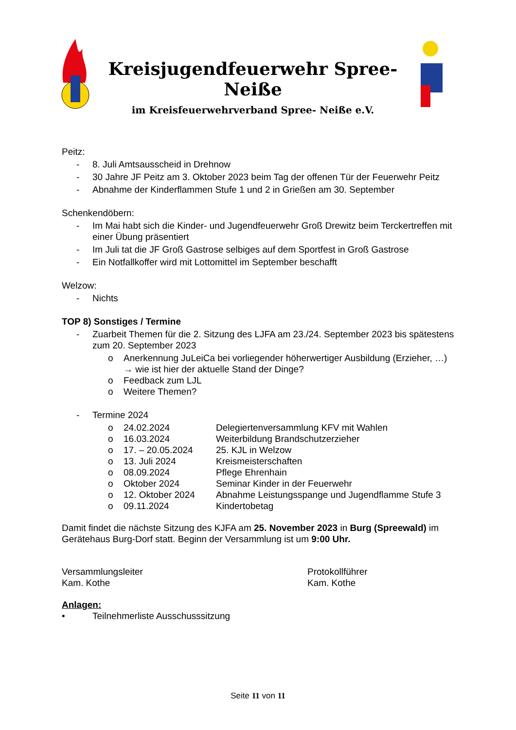Kreisjugendfeuerwehr Spree-Neiße
im Kreisfeuerwehrverband Spree- Neiße e.V.
Peitz:
- 8. Juli Amtsausscheid in Drehnow
- 30 Jahre JF Peitz am 3. Oktober 2023 beim Tag der offenen Tür der Feuerwehr Peitz
- Abnahme der Kinderflammen Stufe 1 und 2 in Grießen am 30. September
Schenkendöbern:
- Im Mai habt sich die Kinder- und Jugendfeuerwehr Groß Drewitz beim Terckertreffen mit einer Übung präsentiert
- Im Juli tat die JF Groß Gastrose selbiges auf dem Sportfest in Groß Gastrose
- Ein Notfallkoffer wird mit Lottomittel im September beschafft
Welzow:
- Nichts
TOP 8) Sonstiges / Termine
- Zuarbeit Themen für die 2. Sitzung des LJFA am 23./24. September 2023 bis spätestens zum 20. September 2023
o Anerkennung JuLeiCa bei vorliegender höherwertiger Ausbildung (Erzieher, …) → wie ist hier der aktuelle Stand der Dinge?
o Feedback zum LJL
o Weitere Themen?
- Termine 2024
o 24.02.2024 Delegiertenversammlung KFV mit Wahlen
o 16.03.2024 Weiterbildung Brandschutzerzieher
o 17. – 20.05.2024 25. KJL in Welzow
o 13. Juli 2024 Kreismeisterschaften
o 08.09.2024 Pflege Ehrenhain
o Oktober 2024 Seminar Kinder in der Feuerwehr
o 12. Oktober 2024 Abnahme Leistungsspange und Jugendflamme Stufe 3
o 09.11.2024 Kindertobetag
Damit findet die nächste Sitzung des KJFA am 25. November 2023 in Burg (Spreewald) im Gerätehaus Burg-Dorf statt. Beginn der Versammlung ist um 9:00 Uhr.
Versammlungsleiter
Kam. Kothe
Protokollführer
Kam. Kothe
Anlagen:
• Teilnehmerliste Ausschusssitzung
Seite 11 von 11